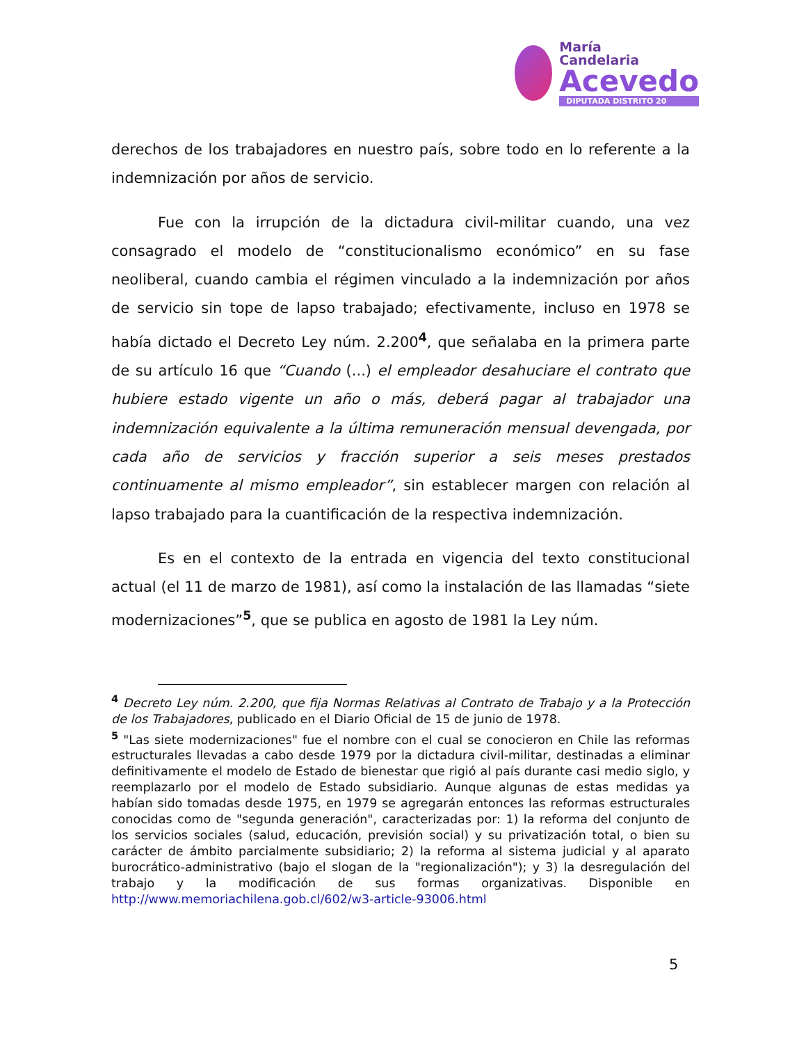María
Candelaria
Acevedo
DIPUTADA DISTRITO 20
derechos de los trabajadores en nuestro país, sobre todo en lo referente a la indemnización por años de servicio.
Fue con la irrupción de la dictadura civil-militar cuando, una vez consagrado el modelo de “constitucionalismo económico” en su fase neoliberal, cuando cambia el régimen vinculado a la indemnización por años de servicio sin tope de lapso trabajado; efectivamente, incluso en 1978 se había dictado el Decreto Ley núm. 2.200<sup>4</sup>, que señalaba en la primera parte de su artículo 16 que “Cuando (...) el empleador desahuciare el contrato que hubiere estado vigente un año o más, deberá pagar al trabajador una indemnización equivalente a la última remuneración mensual devengada, por cada año de servicios y fracción superior a seis meses prestados continuamente al mismo empleador”, sin establecer margen con relación al lapso trabajado para la cuantificación de la respectiva indemnización.
Es en el contexto de la entrada en vigencia del texto constitucional actual (el 11 de marzo de 1981), así como la instalación de las llamadas “siete modernizaciones”<sup>5</sup>, que se publica en agosto de 1981 la Ley núm.
<sup>4</sup> Decreto Ley núm. 2.200, que fija Normas Relativas al Contrato de Trabajo y a la Protección de los Trabajadores, publicado en el Diario Oficial de 15 de junio de 1978.
<sup>5</sup> "Las siete modernizaciones" fue el nombre con el cual se conocieron en Chile las reformas estructurales llevadas a cabo desde 1979 por la dictadura civil-militar, destinadas a eliminar definitivamente el modelo de Estado de bienestar que rigió al país durante casi medio siglo, y reemplazarlo por el modelo de Estado subsidiario. Aunque algunas de estas medidas ya habían sido tomadas desde 1975, en 1979 se agregarán entonces las reformas estructurales conocidas como de "segunda generación", caracterizadas por: 1) la reforma del conjunto de los servicios sociales (salud, educación, previsión social) y su privatización total, o bien su carácter de ámbito parcialmente subsidiario; 2) la reforma al sistema judicial y al aparato burocrático-administrativo (bajo el slogan de la "regionalización"); y 3) la desregulación del trabajo y la modificación de sus formas organizativas. Disponible en http://www.memoriachilena.gob.cl/602/w3-article-93006.html
5